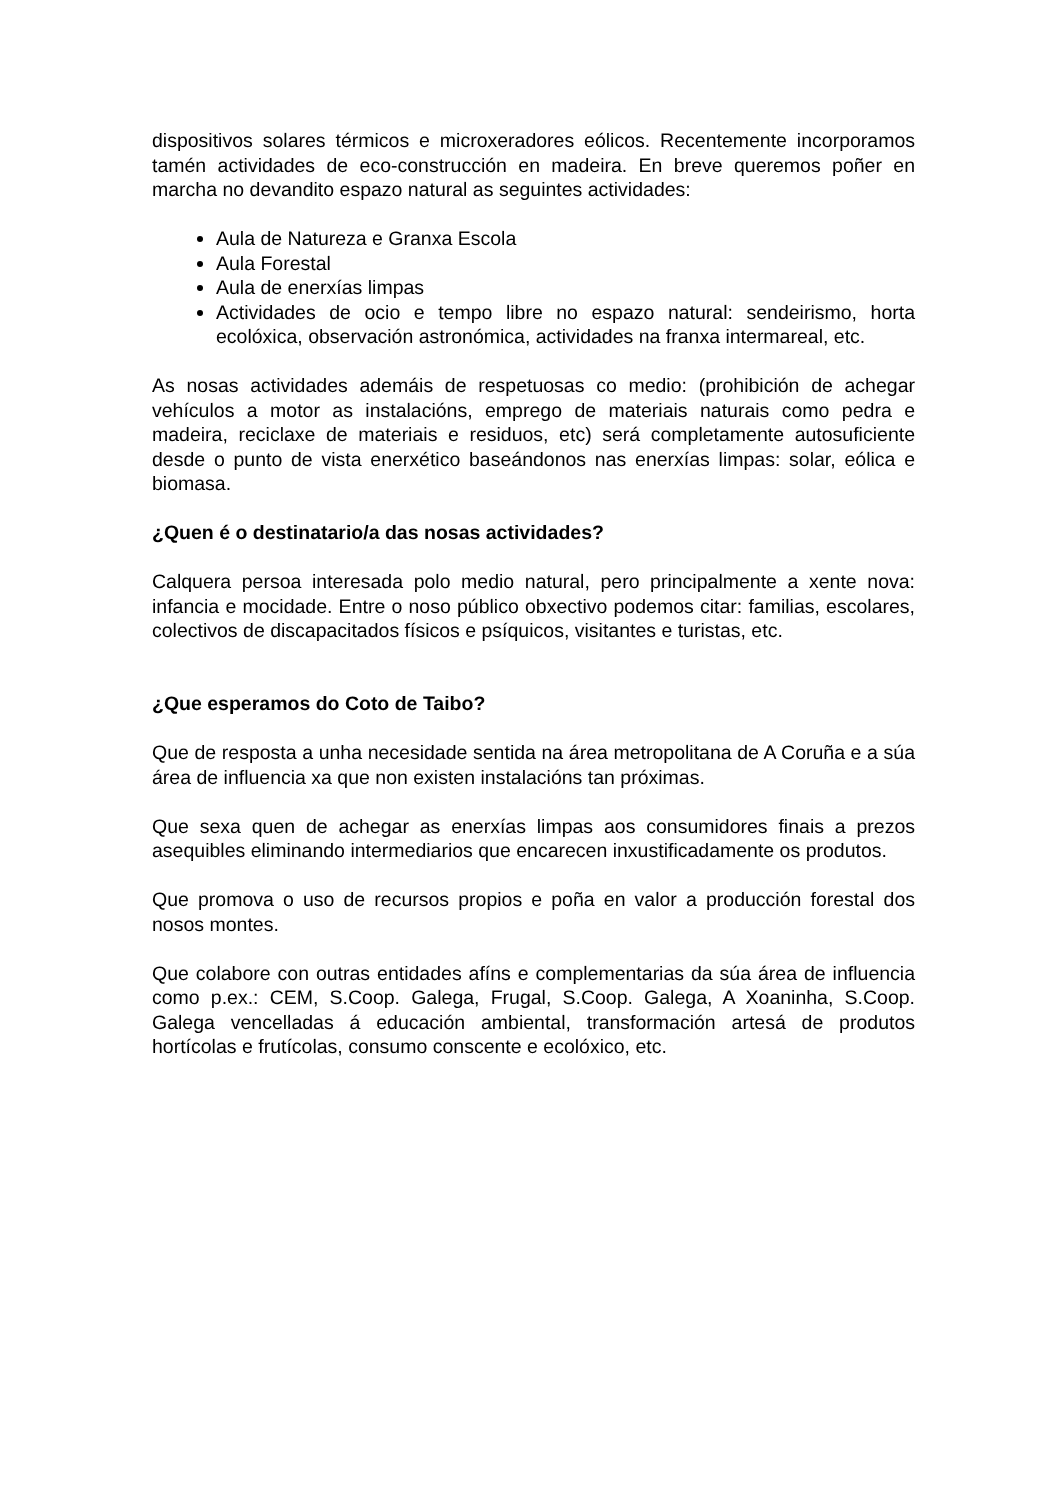dispositivos solares térmicos e microxeradores eólicos. Recentemente incorporamos tamén actividades de eco-construcción en madeira. En breve queremos poñer en marcha no devandito espazo natural as seguintes actividades:
Aula de Natureza e Granxa Escola
Aula Forestal
Aula de enerxías limpas
Actividades de ocio e tempo libre no espazo natural: sendeirismo, horta ecolóxica, observación astronómica, actividades na franxa intermareal, etc.
As nosas actividades ademáis de respetuosas co medio: (prohibición de achegar vehículos a motor as instalacións, emprego de materiais naturais como pedra e madeira, reciclaxe de materiais e residuos, etc) será completamente autosuficiente desde o punto de vista enerxético baseándonos nas enerxías limpas: solar, eólica e biomasa.
¿Quen é o destinatario/a das nosas actividades?
Calquera persoa interesada polo medio natural, pero principalmente a xente nova: infancia e mocidade. Entre o noso público obxectivo podemos citar: familias, escolares, colectivos de discapacitados físicos e psíquicos, visitantes e turistas, etc.
¿Que esperamos do Coto de Taibo?
Que de resposta a unha necesidade sentida na área metropolitana de A Coruña e a súa área de influencia xa que non existen instalacións tan próximas.
Que sexa quen de achegar as enerxías limpas aos consumidores finais a prezos asequibles eliminando intermediarios que encarecen inxustificadamente os produtos.
Que promova o uso de recursos propios e poña en valor a producción forestal dos nosos montes.
Que colabore con outras entidades afíns e complementarias da súa área de influencia como p.ex.: CEM, S.Coop. Galega, Frugal, S.Coop. Galega, A Xoaninha, S.Coop. Galega vencelladas á educación ambiental, transformación artesá de produtos hortícolas e frutícolas, consumo conscente e ecolóxico, etc.